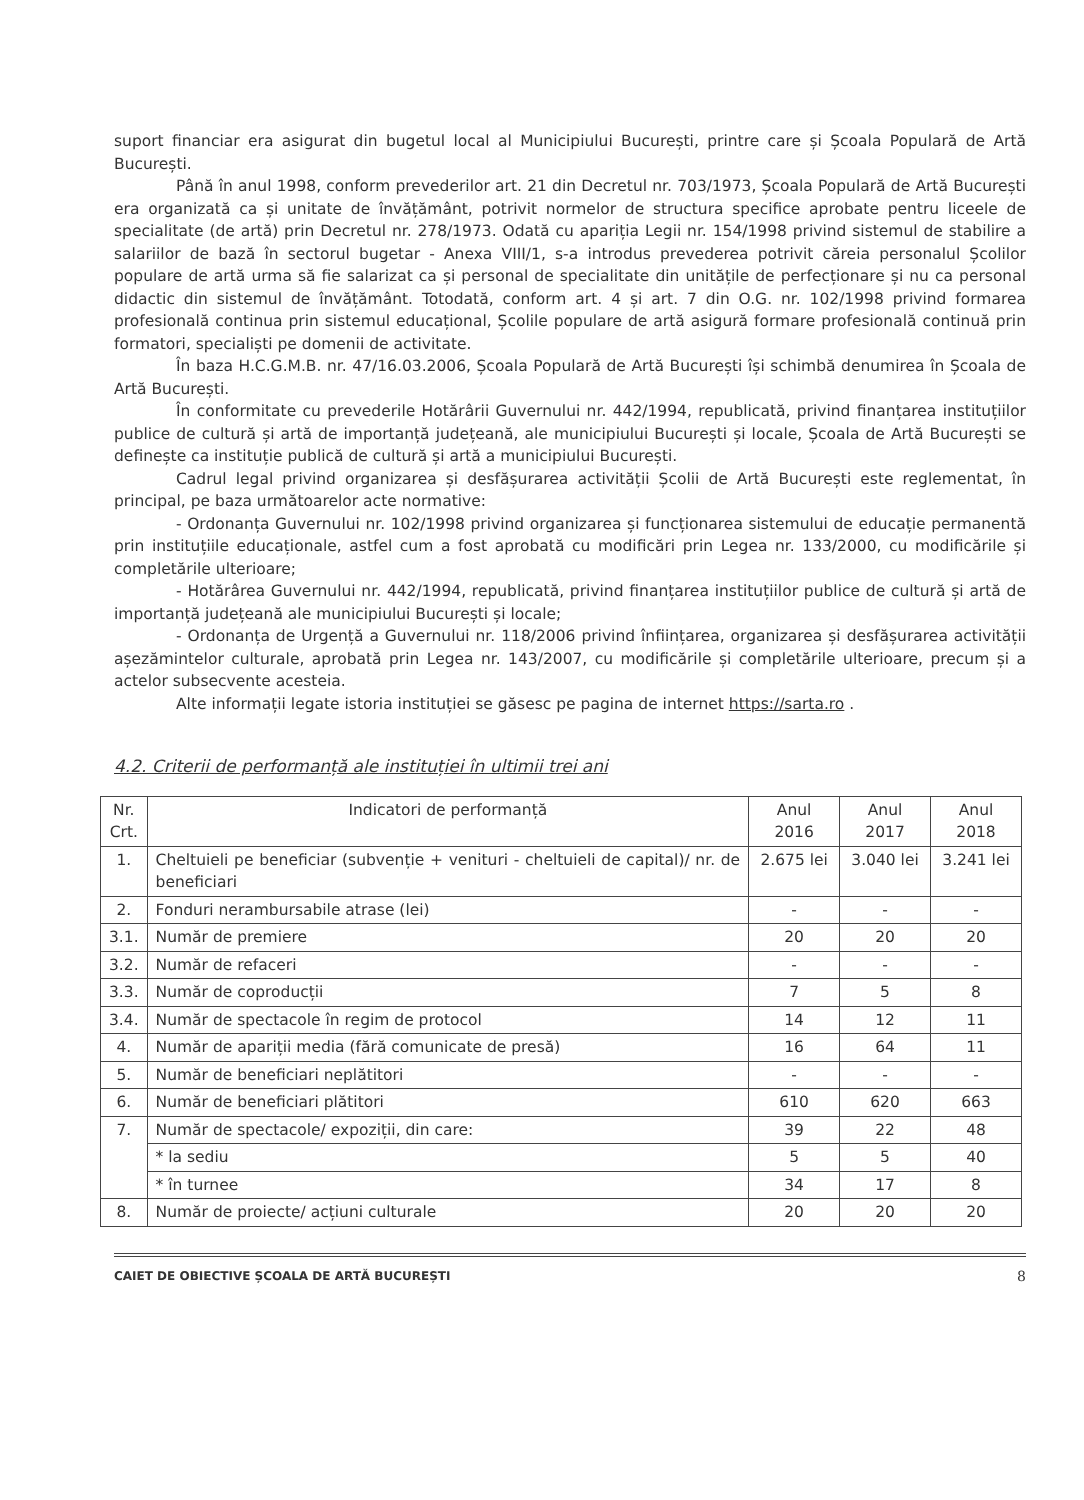suport financiar era asigurat din bugetul local al Municipiului București, printre care și Școala Populară de Artă București.
Până în anul 1998, conform prevederilor art. 21 din Decretul nr. 703/1973, Școala Populară de Artă București era organizată ca și unitate de învățământ, potrivit normelor de structura specifice aprobate pentru liceele de specialitate (de artă) prin Decretul nr. 278/1973. Odată cu apariția Legii nr. 154/1998 privind sistemul de stabilire a salariilor de bază în sectorul bugetar - Anexa VIII/1, s-a introdus prevederea potrivit căreia personalul Școlilor populare de artă urma să fie salarizat ca și personal de specialitate din unitățile de perfecționare și nu ca personal didactic din sistemul de învățământ. Totodată, conform art. 4 și art. 7 din O.G. nr. 102/1998 privind formarea profesională continua prin sistemul educațional, Școlile populare de artă asigură formare profesională continuă prin formatori, specialiști pe domenii de activitate.
În baza H.C.G.M.B. nr. 47/16.03.2006, Școala Populară de Artă București își schimbă denumirea în Școala de Artă București.
În conformitate cu prevederile Hotărârii Guvernului nr. 442/1994, republicată, privind finanțarea instituțiilor publice de cultură și artă de importanță județeană, ale municipiului București și locale, Școala de Artă București se definește ca instituție publică de cultură și artă a municipiului București.
Cadrul legal privind organizarea și desfășurarea activității Școlii de Artă București este reglementat, în principal, pe baza următoarelor acte normative:
- Ordonanța Guvernului nr. 102/1998 privind organizarea și funcționarea sistemului de educație permanentă prin instituțiile educaționale, astfel cum a fost aprobată cu modificări prin Legea nr. 133/2000, cu modificările și completările ulterioare;
- Hotărârea Guvernului nr. 442/1994, republicată, privind finanțarea instituțiilor publice de cultură și artă de importanță județeană ale municipiului București și locale;
- Ordonanța de Urgență a Guvernului nr. 118/2006 privind înființarea, organizarea și desfășurarea activității așezămintelor culturale, aprobată prin Legea nr. 143/2007, cu modificările și completările ulterioare, precum și a actelor subsecvente acesteia.
Alte informații legate istoria instituției se găsesc pe pagina de internet https://sarta.ro .
4.2. Criterii de performanță ale instituției în ultimii trei ani
| Nr. Crt. | Indicatori de performanță | Anul 2016 | Anul 2017 | Anul 2018 |
| --- | --- | --- | --- | --- |
| 1. | Cheltuieli pe beneficiar (subvenție + venituri - cheltuieli de capital)/ nr. de beneficiari | 2.675 lei | 3.040 lei | 3.241 lei |
| 2. | Fonduri nerambursabile atrase (lei) | - | - | - |
| 3.1. | Număr de premiere | 20 | 20 | 20 |
| 3.2. | Număr de refaceri | - | - | - |
| 3.3. | Număr de coproducții | 7 | 5 | 8 |
| 3.4. | Număr de spectacole în regim de protocol | 14 | 12 | 11 |
| 4. | Număr de apariții media (fără comunicate de presă) | 16 | 64 | 11 |
| 5. | Număr de beneficiari neplătitori | - | - | - |
| 6. | Număr de beneficiari plătitori | 610 | 620 | 663 |
| 7. | Număr de spectacole/ expoziții, din care: | 39 | 22 | 48 |
| | * la sediu | 5 | 5 | 40 |
| | * în turnee | 34 | 17 | 8 |
| 8. | Număr de proiecte/ acțiuni culturale | 20 | 20 | 20 |
CAIET DE OBIECTIVE ȘCOALA DE ARTĂ BUCUREȘTI 8